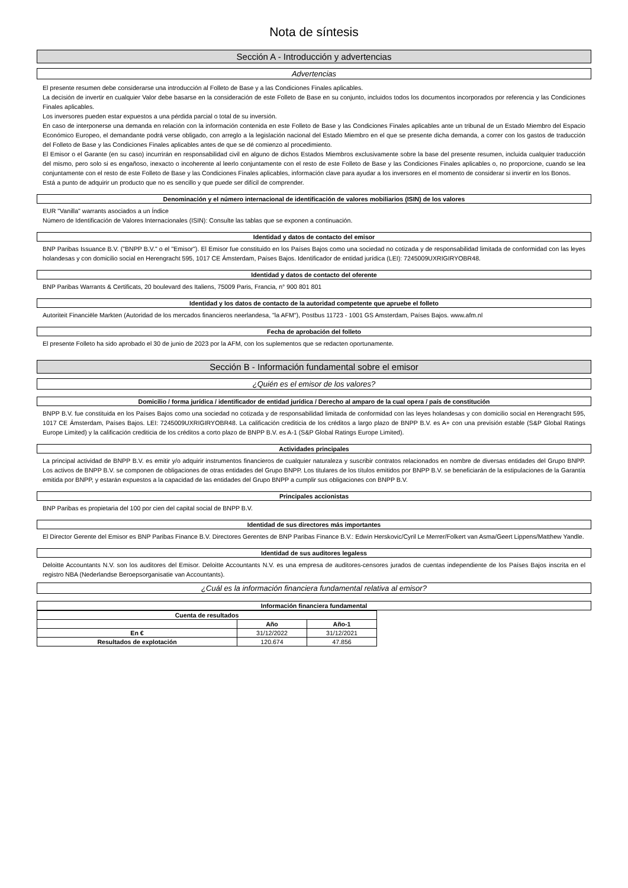Nota de síntesis
Sección A - Introducción y advertencias
Advertencias
El presente resumen debe considerarse una introducción al Folleto de Base y a las Condiciones Finales aplicables.
La decisión de invertir en cualquier Valor debe basarse en la consideración de este Folleto de Base en su conjunto, incluidos todos los documentos incorporados por referencia y las Condiciones Finales aplicables.
Los inversores pueden estar expuestos a una pérdida parcial o total de su inversión.
En caso de interponerse una demanda en relación con la información contenida en este Folleto de Base y las Condiciones Finales aplicables ante un tribunal de un Estado Miembro del Espacio Económico Europeo, el demandante podrá verse obligado, con arreglo a la legislación nacional del Estado Miembro en el que se presente dicha demanda, a correr con los gastos de traducción del Folleto de Base y las Condiciones Finales aplicables antes de que se dé comienzo al procedimiento.
El Emisor o el Garante (en su caso) incurrirán en responsabilidad civil en alguno de dichos Estados Miembros exclusivamente sobre la base del presente resumen, incluida cualquier traducción del mismo, pero solo si es engañoso, inexacto o incoherente al leerlo conjuntamente con el resto de este Folleto de Base y las Condiciones Finales aplicables o, no proporcione, cuando se lea conjuntamente con el resto de este Folleto de Base y las Condiciones Finales aplicables, información clave para ayudar a los inversores en el momento de considerar si invertir en los Bonos.
Está a punto de adquirir un producto que no es sencillo y que puede ser difícil de comprender.
Denominación y el número internacional de identificación de valores mobiliarios (ISIN) de los valores
EUR "Vanilla" warrants asociados a un Índice
Número de Identificación de Valores Internacionales (ISIN): Consulte las tablas que se exponen a continuación.
Identidad y datos de contacto del emisor
BNP Paribas Issuance B.V. ("BNPP B.V." o el "Emisor"). El Emisor fue constituido en los Países Bajos como una sociedad no cotizada y de responsabilidad limitada de conformidad con las leyes holandesas y con domicilio social en Herengracht 595, 1017 CE Ámsterdam, Países Bajos. Identificador de entidad jurídica (LEI): 7245009UXRIGIRYOBR48.
Identidad y datos de contacto del oferente
BNP Paribas Warrants & Certificats, 20 boulevard des Italiens, 75009 Paris, Francia, n° 900 801 801
Identidad y los datos de contacto de la autoridad competente que apruebe el folleto
Autoriteit Financiële Markten (Autoridad de los mercados financieros neerlandesa, "la AFM"), Postbus 11723 - 1001 GS Amsterdam, Países Bajos. www.afm.nl
Fecha de aprobación del folleto
El presente Folleto ha sido aprobado el 30 de junio de 2023 por la AFM, con los suplementos que se redacten oportunamente.
Sección B - Información fundamental sobre el emisor
¿Quién es el emisor de los valores?
Domicilio / forma jurídica / identificador de entidad jurídica / Derecho al amparo de la cual opera / país de constitución
BNPP B.V. fue constituida en los Países Bajos como una sociedad no cotizada y de responsabilidad limitada de conformidad con las leyes holandesas y con domicilio social en Herengracht 595, 1017 CE Ámsterdam, Países Bajos. LEI: 7245009UXRIGIRYOBR48. La calificación crediticia de los créditos a largo plazo de BNPP B.V. es A+ con una previsión estable (S&P Global Ratings Europe Limited) y la calificación crediticia de los créditos a corto plazo de BNPP B.V. es A-1 (S&P Global Ratings Europe Limited).
Actividades principales
La principal actividad de BNPP B.V. es emitir y/o adquirir instrumentos financieros de cualquier naturaleza y suscribir contratos relacionados en nombre de diversas entidades del Grupo BNPP. Los activos de BNPP B.V. se componen de obligaciones de otras entidades del Grupo BNPP. Los titulares de los títulos emitidos por BNPP B.V. se beneficiarán de la estipulaciones de la Garantía emitida por BNPP, y estarán expuestos a la capacidad de las entidades del Grupo BNPP a cumplir sus obligaciones con BNPP B.V.
Principales accionistas
BNP Paribas es propietaria del 100 por cien del capital social de BNPP B.V.
Identidad de sus directores más importantes
El Director Gerente del Emisor es BNP Paribas Finance B.V. Directores Gerentes de BNP Paribas Finance B.V.: Edwin Herskovic/Cyril Le Merrer/Folkert van Asma/Geert Lippens/Matthew Yandle.
Identidad de sus auditores legaless
Deloitte Accountants N.V. son los auditores del Emisor. Deloitte Accountants N.V. es una empresa de auditores-censores jurados de cuentas independiente de los Países Bajos inscrita en el registro NBA (Nederlandse Beroepsorganisatie van Accountants).
¿Cuál es la información financiera fundamental relativa al emisor?
Información financiera fundamental
| Cuenta de resultados | | |
| --- | --- | --- |
| | Año | Año-1 |
| En € | 31/12/2022 | 31/12/2021 |
| Resultados de explotación | 120.674 | 47.856 |